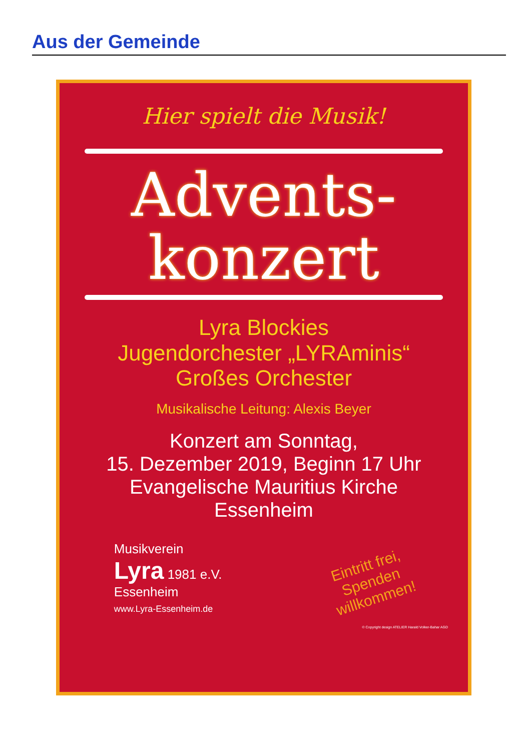Aus der Gemeinde
Hier spielt die Musik!
Advents-
konzert
Lyra Blockies
Jugendorchester „LYRAminis“
Großes Orchester
Musikalische Leitung: Alexis Beyer
Konzert am Sonntag,
15. Dezember 2019, Beginn 17 Uhr
Evangelische Mauritius Kirche
Essenheim
Musikverein
Lyra 1981 e.V.
Essenheim
www.Lyra-Essenheim.de
Eintritt frei,
Spenden
willkommen!
© Copyright design ATELIER Harald Volker-Bahar AGD